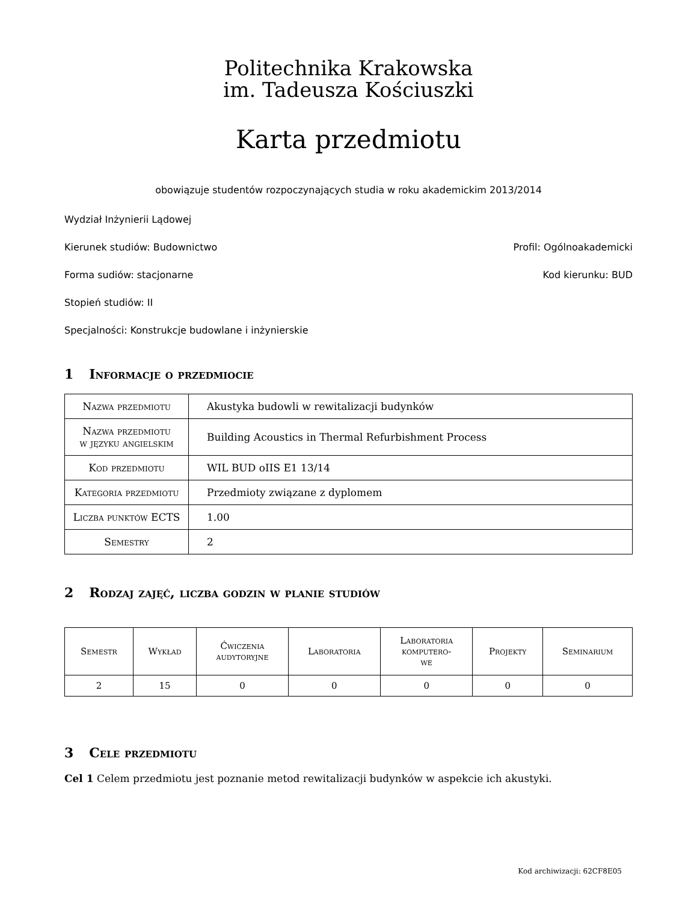Politechnika Krakowska
im. Tadeusza Kościuszki
Karta przedmiotu
obowiązuje studentów rozpoczynających studia w roku akademickim 2013/2014
Wydział Inżynierii Lądowej
Kierunek studiów: Budownictwo Profil: Ogólnoakademicki
Forma sudiów: stacjonarne Kod kierunku: BUD
Stopień studiów: II
Specjalności: Konstrukcje budowlane i inżynierskie
1 Informacje o przedmiocie
| Nazwa przedmiotu | Akustyka budowli w rewitalizacji budynków |
| Nazwa przedmiotu w języku angielskim | Building Acoustics in Thermal Refurbishment Process |
| Kod przedmiotu | WIL BUD oIIS E1 13/14 |
| Kategoria przedmiotu | Przedmioty związane z dyplomem |
| Liczba punktów ECTS | 1.00 |
| Semestry | 2 |
2 Rodzaj zajęć, liczba godzin w planie studiów
| Semestr | Wykład | Ćwiczenia audytoryjne | Laboratoria | Laboratoria komputero- we | Projekty | Seminarium |
| --- | --- | --- | --- | --- | --- | --- |
| 2 | 15 | 0 | 0 | 0 | 0 | 0 |
3 Cele przedmiotu
Cel 1 Celem przedmiotu jest poznanie metod rewitalizacji budynków w aspekcie ich akustyki.
Kod archiwizacji: 62CF8E05